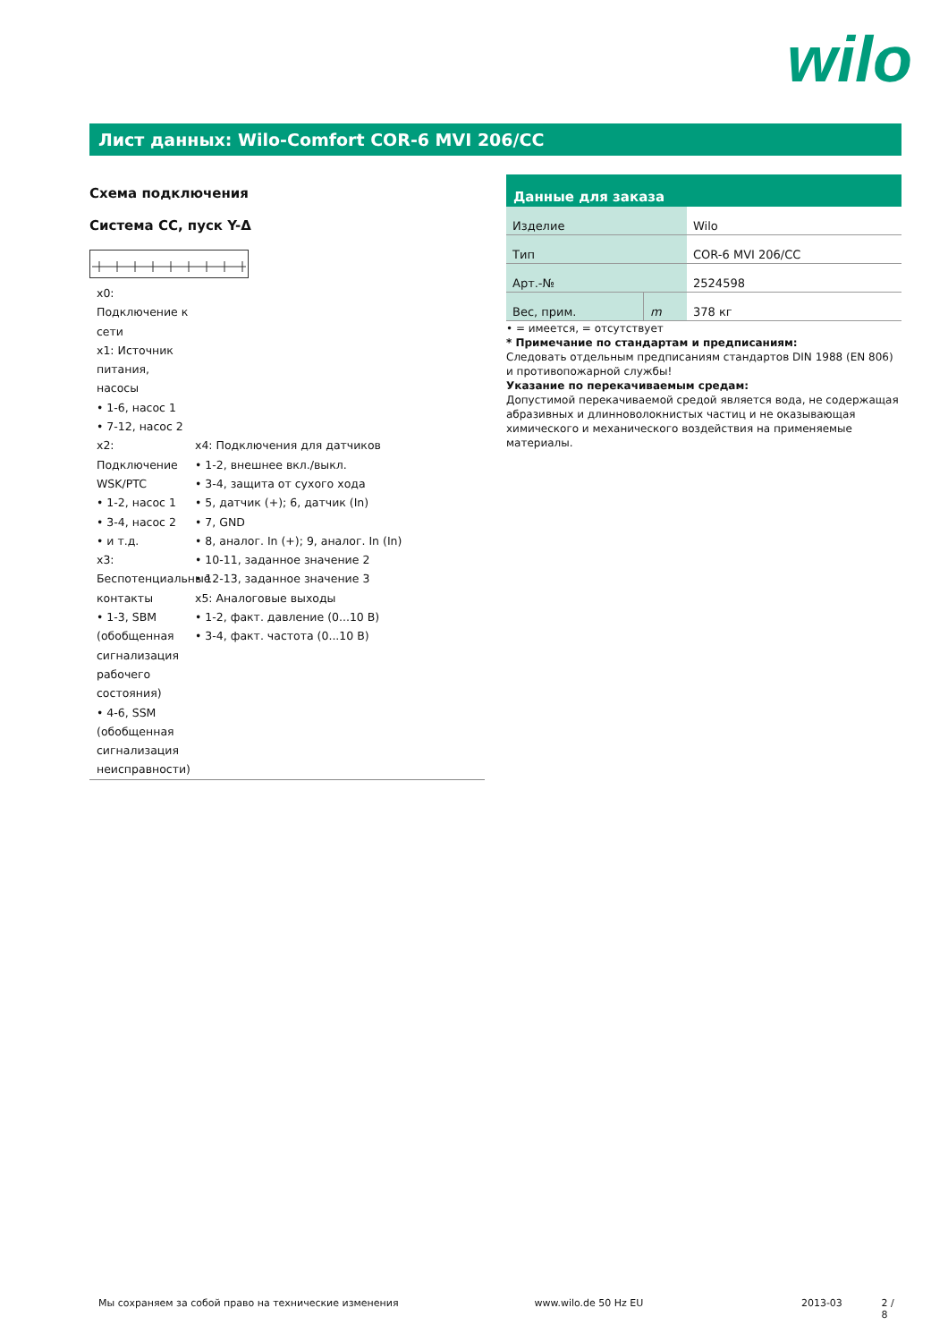wilo
Лист данных: Wilo-Comfort COR-6 MVI 206/CC
Схема подключения
Система CC, пуск Y-Δ
x0:
Подключение к сети
x1: Источник питания, насосы
• 1-6, насос 1
• 7-12, насос 2
x2:
Подключение WSK/PTC
• 1-2, насос 1
• 3-4, насос 2
• и т.д.
x3:
Беспотенциальные контакты
• 1-3, SBM (обобщенная сигнализация рабочего состояния)
• 4-6, SSM (обобщенная сигнализация неисправности)
x4: Подключения для датчиков
• 1-2, внешнее вкл./выкл.
• 3-4, защита от сухого хода
• 5, датчик (+); 6, датчик (In)
• 7, GND
• 8, аналог. In (+); 9, аналог. In (In)
• 10-11, заданное значение 2
• 12-13, заданное значение 3
x5: Аналоговые выходы
• 1-2, факт. давление (0...10 В)
• 3-4, факт. частота (0...10 В)
Данные для заказа
| Изделие | | Wilo |
| Тип | | COR-6 MVI 206/CC |
| Арт.-№ | | 2524598 |
| Вес, прим. | m | 378 кг |
• = имеется, = отсутствует
* Примечание по стандартам и предписаниям:
Следовать отдельным предписаниям стандартов DIN 1988 (EN 806) и противопожарной службы!
Указание по перекачиваемым средам:
Допустимой перекачиваемой средой является вода, не содержащая абразивных и длинноволокнистых частиц и не оказывающая химического и механического воздействия на применяемые материалы.
Мы сохраняем за собой право на технические изменения www.wilo.de 50 Hz EU 2013-03 2 / 8